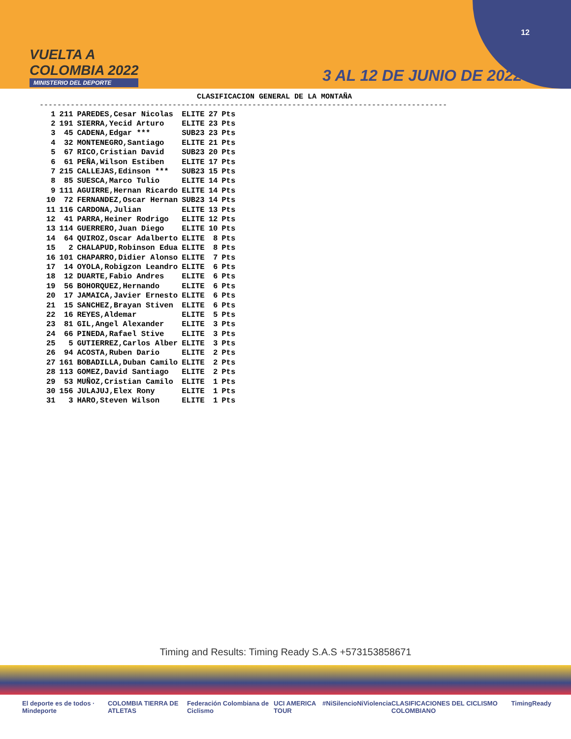VUELTA A
COLOMBIA 2022
MINISTERIO DEL DEPORTE
3 AL 12 DE JUNIO DE 2022
12
CLASIFICACION GENERAL DE LA MONTAÑA
--------------------------------------------------------------------------------------------
| 1 | 211 | PAREDES,Cesar Nicolas | ELITE | 27 | Pts |
| 2 | 191 | SIERRA,Yecid Arturo | ELITE | 23 | Pts |
| 3 | 45 | CADENA,Edgar *** | SUB23 | 23 | Pts |
| 4 | 32 | MONTENEGRO,Santiago | ELITE | 21 | Pts |
| 5 | 67 | RICO,Cristian David | SUB23 | 20 | Pts |
| 6 | 61 | PEÑA,Wilson Estiben | ELITE | 17 | Pts |
| 7 | 215 | CALLEJAS,Edinson *** | SUB23 | 15 | Pts |
| 8 | 85 | SUESCA,Marco Tulio | ELITE | 14 | Pts |
| 9 | 111 | AGUIRRE,Hernan Ricardo | ELITE | 14 | Pts |
| 10 | 72 | FERNANDEZ,Oscar Hernan | SUB23 | 14 | Pts |
| 11 | 116 | CARDONA,Julian | ELITE | 13 | Pts |
| 12 | 41 | PARRA,Heiner Rodrigo | ELITE | 12 | Pts |
| 13 | 114 | GUERRERO,Juan Diego | ELITE | 10 | Pts |
| 14 | 64 | QUIROZ,Oscar Adalberto | ELITE | 8 | Pts |
| 15 | 2 | CHALAPUD,Robinson Edua | ELITE | 8 | Pts |
| 16 | 101 | CHAPARRO,Didier Alonso | ELITE | 7 | Pts |
| 17 | 14 | OYOLA,Robigzon Leandro | ELITE | 6 | Pts |
| 18 | 12 | DUARTE,Fabio Andres | ELITE | 6 | Pts |
| 19 | 56 | BOHORQUEZ,Hernando | ELITE | 6 | Pts |
| 20 | 17 | JAMAICA,Javier Ernesto | ELITE | 6 | Pts |
| 21 | 15 | SANCHEZ,Brayan Stiven | ELITE | 6 | Pts |
| 22 | 16 | REYES,Aldemar | ELITE | 5 | Pts |
| 23 | 81 | GIL,Angel Alexander | ELITE | 3 | Pts |
| 24 | 66 | PINEDA,Rafael Stive | ELITE | 3 | Pts |
| 25 | 5 | GUTIERREZ,Carlos Alber | ELITE | 3 | Pts |
| 26 | 94 | ACOSTA,Ruben Dario | ELITE | 2 | Pts |
| 27 | 161 | BOBADILLA,Duban Camilo | ELITE | 2 | Pts |
| 28 | 113 | GOMEZ,David Santiago | ELITE | 2 | Pts |
| 29 | 53 | MUÑOZ,Cristian Camilo | ELITE | 1 | Pts |
| 30 | 156 | JULAJUJ,Elex Rony | ELITE | 1 | Pts |
| 31 | 3 | HARO,Steven Wilson | ELITE | 1 | Pts |
Timing and Results: Timing Ready S.A.S +573153858671
El deporte es de todos · Mindeporte COLOMBIA TIERRA DE ATLETAS Federación Colombiana de Ciclismo UCI AMERICA TOUR #NiSilencioNiViolencia CLASIFICACIONES DEL CICLISMO COLOMBIANO TimingReady